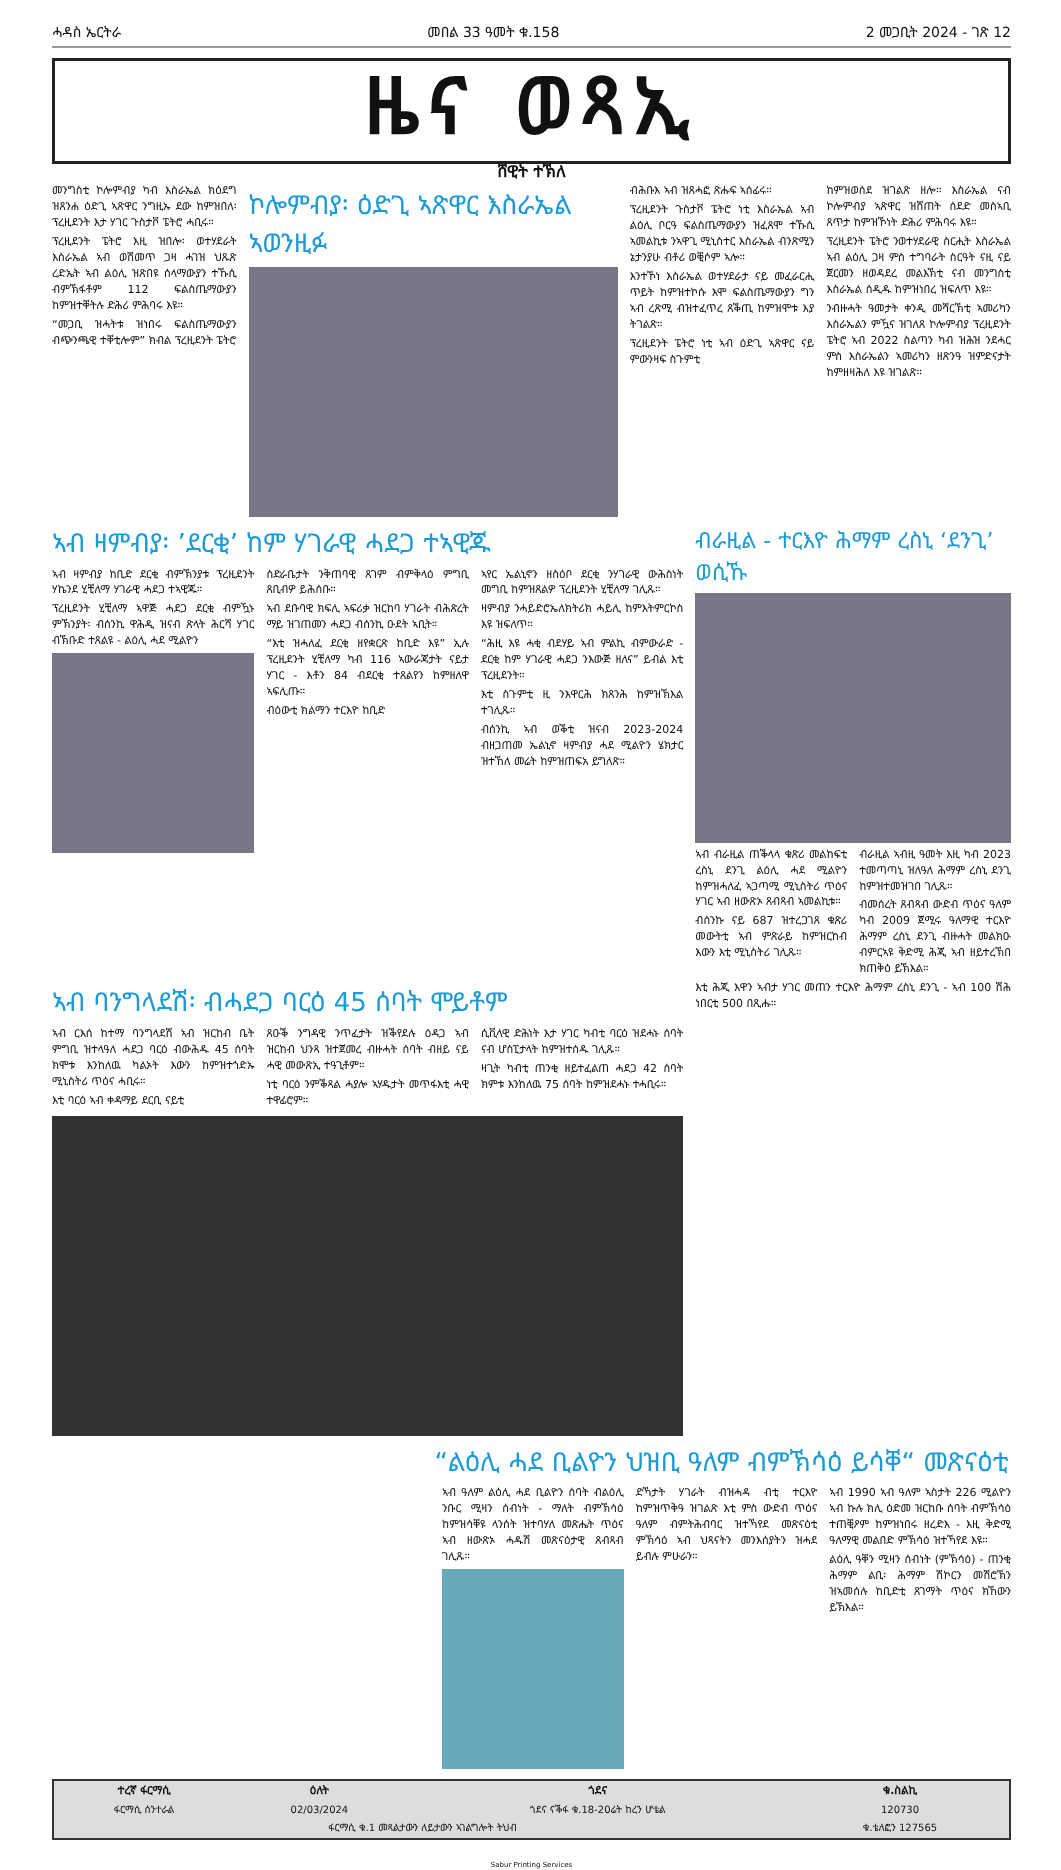ሓዳስ ኤርትራ መበል 33 ዓመት ቁ.158 2 መጋቢት 2024 - ገጽ 12
ዜና ወጻኢ
ሸዊት ተኽለ
መንግስቲ ኮሎምብያ ካብ እስራኤል ክዕደግ ዝጸንሐ ዕድጊ ኣጽዋር ንግዚኡ ደው ከምዝበለ፡ ፕረዚደንት እታ ሃገር ጉስታቮ ፔትሮ ሓቢሩ።
ፕረዚደንት ፔትሮ እዚ ዝበሎ፡ ወተሃደራት እስራኤል ኣብ ወሽመጥ ጋዛ ሓገዝ ህጹጽ ረድኤት ኣብ ልዕሊ ዝጽበዩ ሰላማውያን ተኹሲ ብምኽፋቶም 112 ፍልስጤማውያን ከምዝተቐትሉ ድሕሪ ምሕባሩ እዩ።
“መጋቢ ዝሓትቱ ዝነበሩ ፍልስጤማውያን ብጭንጫዊ ተቐቲሎም” ክብል ፕረዚደንት ፔትሮ
ኮሎምብያ፡ ዕድጊ ኣጽዋር እስራኤል ኣወንዚፉ
ብሕቡእ ኣብ ዝጸሓፎ ጽሑፍ ኣሰፊሩ።
ፕረዚደንት ጉስታቮ ፔትሮ ነቲ እስራኤል ኣብ ልዕሊ ቦርዓ ፍልስጤማውያን ዝፈጸሞ ተኹሲ ኣመልኪቱ ንኣዋጊ ሚኒስተር እስራኤል ብንጽሚን ኔታንያሁ ብቶሪ ወቒሶም ኣሎ።
እንተኾነ እስራኤል ወተሃደራታ ናይ መፈራርሒ ጥይት ከምዝተኮሱ እሞ ፍልስጤማውያን ግን ኣብ ረጽሚ ብዝተፈጥረ ጸቕጢ ከምዝሞቱ እያ ትገልጽ።
ፕረዚደንት ፔትሮ ነቲ ኣብ ዕድጊ ኣጽዋር ናይ ምውንዛፍ ስጉምቲ
ከምዝወሰደ ዝገልጽ ዘሎ። እስራኤል ናብ ኮሎምብያ ኣጽዋር ዝሸጠት ሰደድ መስኣቢ ጸጥታ ከምዝኾነት ድሕሪ ምሕባሩ እዩ።
ፕረዚደንት ፔትሮ ንወተሃደራዊ ስርሒት እስራኤል ኣብ ልዕሊ ጋዛ ምስ ተግባራት ስርዓት ናዚ ናይ ጀርመን ዘወዳደረ መልእኽቲ ናብ መንግስቲ እስራኤል ሰዲዱ ከምዝነበረ ዝፍለጥ እዩ።
ንብዙሓት ዓመታት ቀንዲ መሻርኽቲ ኣመሪካን እስራኤልን ምዃና ዝገለጸ ኮሎምብያ ፕረዚደንት ፔትሮ ኣብ 2022 ስልጣን ካብ ዝሕዝ ንደሓር ምስ እስራኤልን ኣመሪካን ዘጽንዓ ዝምድናታት ከምዘዛሕለ እዩ ዝገልጽ።
ኣብ ዛምብያ፡ ’ደርቂ’ ከም ሃገራዊ ሓደጋ ተኣዊጁ
ኣብ ዛምብያ ከቢድ ደርቂ ብምኽንያቱ ፕረዚደንት ሃኬንደ ሂቺለማ ሃገራዊ ሓደጋ ተኣዊጁ።
ፕረዚደንት ሂቺለማ ኣዋጅ ሓደጋ ደርቂ ብምዃኑ ምኽንያት፡ ብሰንኪ ዋሕዲ ዝናብ ጽላት ሕርሻ ሃገር ብኽቡድ ተጸልዩ - ልዕሊ ሓደ ሚልዮን
ስድራቤታት ንቅጠባዊ ጸገም ብምቅላዕ ምግቢ ጸቢብዎ ይሕሰቡ።
ኣብ ደቡባዊ ክፍሊ ኣፍሪቃ ዝርከባ ሃገራት ብሕጽረት ማይ ዝገጠመን ሓደጋ ብሰንኪ ዑደት ኣቢት።
“እቲ ዝሓለፈ ደርቂ ዘየቋርጽ ከቢድ እዩ” ኢሉ ፕረዚደንት ሂቺለማ ካብ 116 ኣውራጃታት ናይታ ሃገር - እቶን 84 ብደርቂ ተጸልየን ከምዘለዋ ኣፍሊጡ።
ብዕውቲ ክልማን ተርእዮ ከቢድ
ኣየር ኤልኒኖን ዘስዕቦ ደርቂ ንሃገራዊ ውሕስነት መግቢ ከምዝጸልዎ ፕረዚደንት ሂቺለማ ገሊጹ።
ዛምብያ ንሓይድሮኤለክትሪክ ሓይሊ ከምእትምርኮስ እዩ ዝፍለጥ።
“ሕዚ እዩ ሓቂ ብደሃይ ኣብ ምልኪ ብምውራድ - ደርቂ ከም ሃገራዊ ሓደጋ ንእውጅ ዘለና” ይብል እቲ ፕረዚደንት።
እቲ ስጉምቲ ዚ ንእዋርሕ ክጸንሕ ከምዝኽእል ተገሊጹ።
ብሰንኪ ኣብ ወቕቲ ዝናብ 2023-2024 ብዘጋጠመ ኤልኒኖ ዛምብያ ሓደ ሚልዮን ሄክታር ዝተኸለ መሬት ከምዝጠፍአ ይግለጽ።
ብራዚል - ተርእዮ ሕማም ረስኒ ‘ደንጊ’ ወሲኹ
ኣብ ብራዚል ጠቕላላ ቁጽሪ መልከፍቲ ረስኒ ደንጊ ልዕሊ ሓደ ሚልዮን ከምዝሓለፈ ኣጋጣሚ ሚኒስትሪ ጥዕና ሃገር ኣብ ዘውጽኦ ጸብጻብ ኣመልኪቱ።
ብሰንኩ ናይ 687 ዝተረጋገጸ ቁጽሪ መውትቲ ኣብ ምጽራይ ከምዝርከብ እውን እቲ ሚኒስትሪ ገሊጹ።
ብራዚል ኣብዚ ዓመት እዚ ካብ 2023 ተመጣጣኒ ዝለዓለ ሕማም ረስኒ ደንጊ ከምዝተመዝገበ ገሊጹ።
ብመሰረት ጸብጻብ ውድብ ጥዕና ዓለም ካብ 2009 ጀሚሩ ዓለማዊ ተርእዮ ሕማም ረስኒ ደንጊ ብዙሓት መልክዑ ብምርኣዩ ቅድሚ ሕጂ ኣብ ዘይተረኽበ ክጠቅዕ ይኽእል።
ኣብ ባንግላደሽ፡ ብሓደጋ ባርዕ 45 ሰባት ሞይቶም
ኣብ ርእሰ ከተማ ባንግላደሽ ኣብ ዝርከብ ቤት ምግቢ ዝተላዓለ ሓደጋ ባርዕ ብውሕዱ 45 ሰባት ክሞቱ እንከለዉ ካልኦት እውን ከምዝተጎድኡ ሚኒስትሪ ጥዕና ሓቢሩ።
እቲ ባርዕ ኣብ ቀዳማይ ደርቢ ናይቲ
ጸዑቕ ንግዳዊ ንጥፈታት ዝቕየደሉ ዕዳጋ ኣብ ዝርከብ ህንጻ ዝተጀመረ ብዙሓት ሰባት ብዘይ ናይ ሓዊ መውጽኢ ተዓጊቶም።
ነቲ ባርዕ ንምቕጻል ሓያሎ ኣሃዱታት መጥፋእቲ ሓዊ ተዋፊሮም።
ሲቪላዊ ድሕነት እታ ሃገር ካብቲ ባርዕ ዝደሓኑ ሰባት ናብ ሆስፒታላት ከምዝተሰዱ ገሊጹ።
ዛጊት ካብቲ ጠንቂ ዘይተፈልጠ ሓደጋ 42 ሰባት ክምቱ እንከለዉ 75 ሰባት ከምዝደሓኑ ተሓቢሩ።
እቲ ሕጂ እዋን ኣብታ ሃገር መጠን ተርእዮ ሕማም ረስኒ ደንጊ - ኣብ 100 ሽሕ ነበርቲ 500 በጺሑ።
“ልዕሊ ሓደ ቢልዮን ህዝቢ ዓለም ብምኽሳዕ ይሳቐ“ መጽናዕቲ
ኣብ ዓለም ልዕሊ ሓደ ቢልዮን ሰባት ብልዕሊ ንቡር ሚዛን ሰብነት - ማለት ብምኽሳዕ ከምዝሳቐዩ ላንሰት ዝተባሃለ መጽሔት ጥዕና ኣብ ዘውጽኦ ሓዱሽ መጽናዕታዊ ጸብጻብ ገሊጹ።
ድኻታት ሃገራት ብዝሓዳ ብቲ ተርእዮ ከምዝጥቅዓ ዝገልጽ እቲ ምስ ውድብ ጥዕና ዓለም ብምትሕብባር ዝተኻየደ መጽናዕቲ ምኽሳዕ ኣብ ህጻናትን መንእሰያትን ዝሓደ ይብሉ ምሁራን።
ኣብ 1990 ኣብ ዓለም ኣስታት 226 ሚልዮን ኣብ ኩሉ ክሊ ዕድመ ዝርከቡ ሰባት ብምኽሳዕ ተጠቒዖም ከምዝነበሩ ዘረድእ - እዚ ቅድሚ ዓለማዊ መልበድ ምኽሳዕ ዝተኻየደ እዩ።
ልዕሊ ዓቐን ሚዛን ሰብነት (ምኽሳዕ) - ጠንቂ ሕማም ልቢ፡ ሕማም ሽኮርን መሽሮኽን ዝኣመሰሉ ከቢድቲ ጸገማት ጥዕና ክኸውን ይኽእል።
| ተረኛ ፋርማሲ | ዕለት | ጎደና | ቁ.ስልኪ |
| --- | --- | --- | --- |
| ፋርማሲ ሰንተራል | 02/03/2024 | ጎደና ናቕፋ ቁ.18-20ሬት ከረን ሆቴል | 120730 |
| ፋርማሲ ቁ.1 መጻልታውን ለይታውን ኣገልግሎት ትህብ | | | ቁ.ቴለፎን 127565 |
Sabur Printing Services